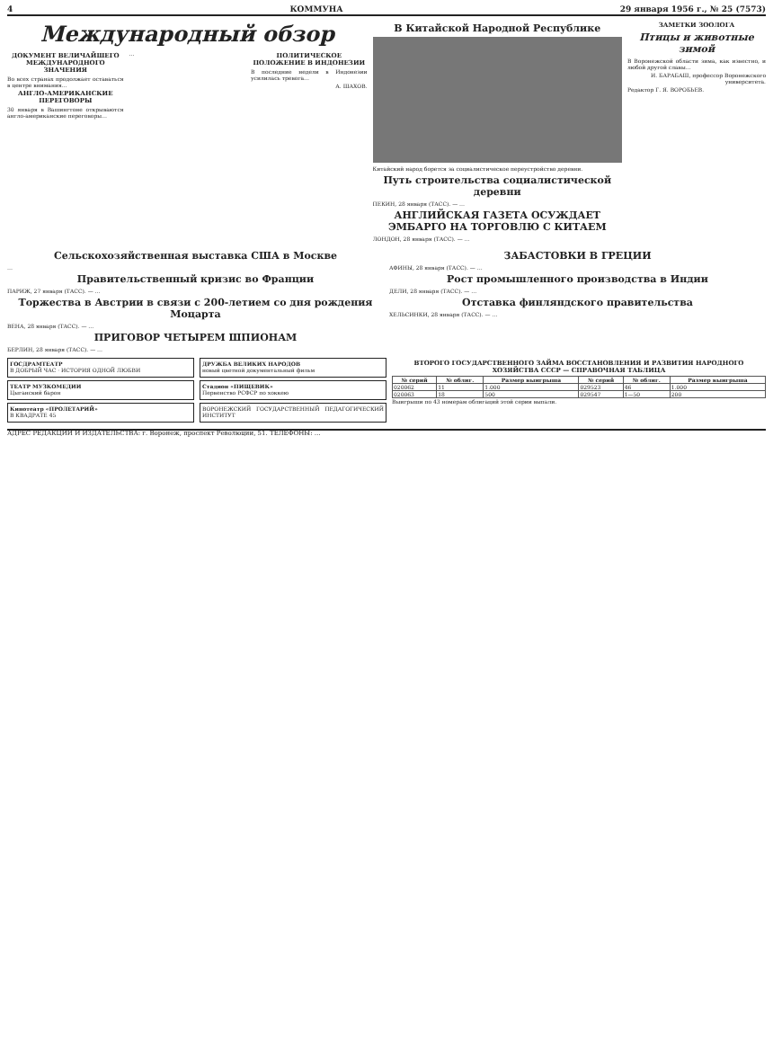4 КОММУНА 29 января 1956 г., № 25 (7573)
Международный обзор
ДОКУМЕНТ ВЕЛИЧАЙШЕГО МЕЖДУНАРОДНОГО ЗНАЧЕНИЯ
Во всех странах продолжает оставаться в центре внимания…
АНГЛО-АМЕРИКАНСКИЕ ПЕРЕГОВОРЫ
30 января в Вашингтоне открываются англо-американские переговоры…
…
ПОЛИТИЧЕСКОЕ ПОЛОЖЕНИЕ В ИНДОНЕЗИИ
В последние недели в Индонезии усилилась тревога…
А. ШАХОВ.
В Китайской Народной Республике
Китайский народ борется за социалистическое переустройство деревни.
Путь строительства социалистической деревни
ПЕКИН, 28 января (ТАСС). — …
АНГЛИЙСКАЯ ГАЗЕТА ОСУЖДАЕТ ЭМБАРГО НА ТОРГОВЛЮ С КИТАЕМ
ЛОНДОН, 28 января (ТАСС). — …
ЗАМЕТКИ ЗООЛОГА
Птицы и животные зимой
В Воронежской области зима, как известно, и любой другой славы…
И. БАРАБАШ, профессор Воронежского университета.
Редактор Г. Я. ВОРОБЬЕВ.
Сельскохозяйственная выставка США в Москве
…
Правительственный кризис во Франции
ПАРИЖ, 27 января (ТАСС). — …
Торжества в Австрии в связи с 200-летием со дня рождения Моцарта
ВЕНА, 28 января (ТАСС). — …
ПРИГОВОР ЧЕТЫРЕМ ШПИОНАМ
БЕРЛИН, 28 января (ТАСС). — …
ЗАБАСТОВКИ В ГРЕЦИИ
АФИНЫ, 28 января (ТАСС). — …
Рост промышленного производства в Индии
ДЕЛИ, 28 января (ТАСС). — …
Отставка финляндского правительства
ХЕЛЬСИНКИ, 28 января (ТАСС). — …
ГОСДРАМТЕАТР
В ДОБРЫЙ ЧАС · ИСТОРИЯ ОДНОЙ ЛЮБВИ
ТЕАТР МУЗКОМЕДИИ
Цыганский барон
Кинотеатр «ПРОЛЕТАРИЙ»
В КВАДРАТЕ 45
ДРУЖБА ВЕЛИКИХ НАРОДОВ
новый цветной документальный фильм
Стадион «ПИЩЕВИК»
Первенство РСФСР по хоккею
ВОРОНЕЖСКИЙ ГОСУДАРСТВЕННЫЙ ПЕДАГОГИЧЕСКИЙ ИНСТИТУТ
ВТОРОГО ГОСУДАРСТВЕННОГО ЗАЙМА ВОССТАНОВЛЕНИЯ И РАЗВИТИЯ НАРОДНОГО ХОЗЯЙСТВА СССР — СПРАВОЧНАЯ ТАБЛИЦА
| № серий | № облиг. | Размер выигрыша | № серий | № облиг. | Размер выигрыша |
| --- | --- | --- | --- | --- | --- |
| 020062 | 11 | 1.000 | 029523 | 46 | 1.000 |
| 020063 | 18 | 500 | 029547 | 1—50 | 200 |
Выигрыши по 43 номерам облигаций этой серии выпали.
АДРЕС РЕДАКЦИИ И ИЗДАТЕЛЬСТВА: г. Воронеж, проспект Революции, 51. ТЕЛЕФОНЫ: …